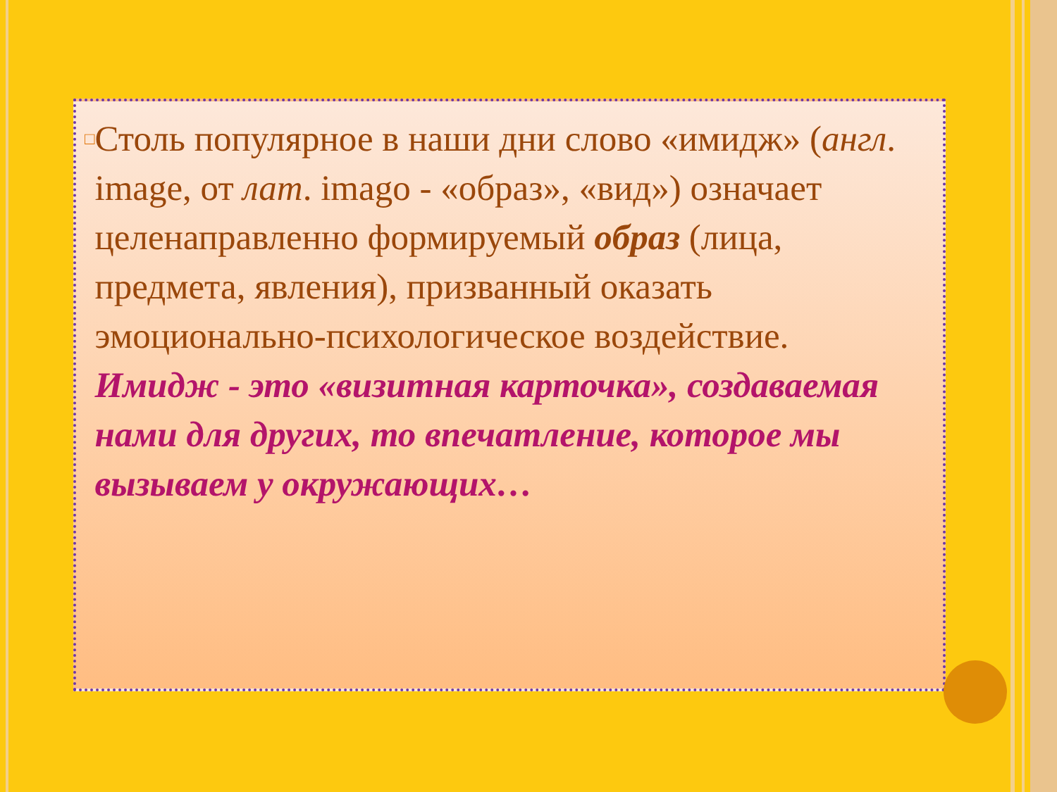□
Столь популярное в наши дни слово «имидж» (англ. image, от лат. imago - «образ», «вид») означает целенаправленно формируемый образ (лица, предмета, явления), призванный оказать эмоционально-психологическое воздействие. Имидж - это «визитная карточка», создаваемая нами для других, то впечатление, которое мы вызываем у окружающих…